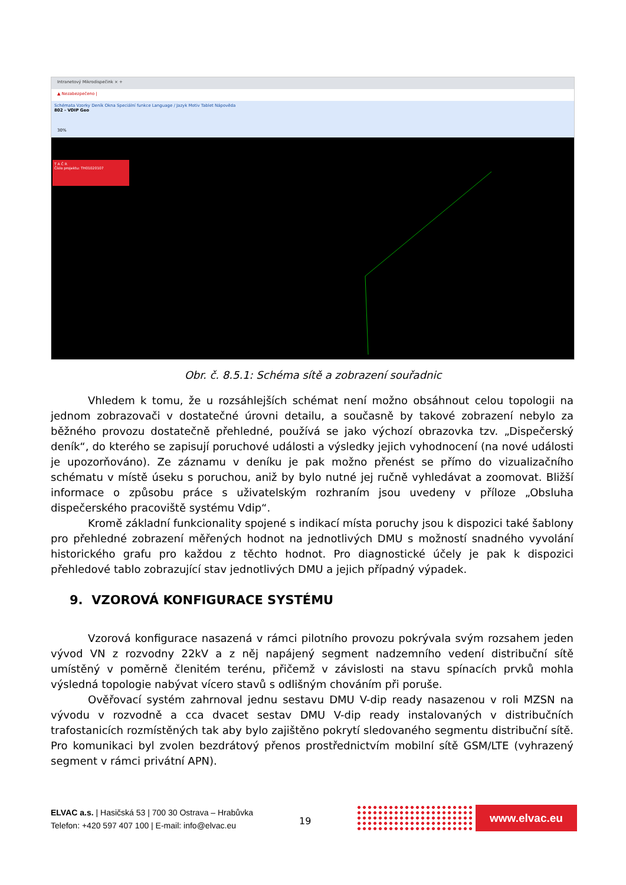Intranetový Mikrodispečink × +
▲ Nezabezpečeno |
Schémata Vzorky Deník Okna Speciální funkce Language / Jazyk Motiv Tablet Nápověda
802 - VDIP Geo
30%
T A Č R
Číslo projektu: TH01020107
Obr. č. 8.5.1: Schéma sítě a zobrazení souřadnic
Vhledem k tomu, že u rozsáhlejších schémat není možno obsáhnout celou topologii na jednom zobrazovači v dostatečné úrovni detailu, a současně by takové zobrazení nebylo za běžného provozu dostatečně přehledné, používá se jako výchozí obrazovka tzv. „Dispečerský deník“, do kterého se zapisují poruchové události a výsledky jejich vyhodnocení (na nové události je upozorňováno). Ze záznamu v deníku je pak možno přenést se přímo do vizualizačního schématu v místě úseku s poruchou, aniž by bylo nutné jej ručně vyhledávat a zoomovat. Bližší informace o způsobu práce s uživatelským rozhraním jsou uvedeny v příloze „Obsluha dispečerského pracoviště systému Vdip“.
Kromě základní funkcionality spojené s indikací místa poruchy jsou k dispozici také šablony pro přehledné zobrazení měřených hodnot na jednotlivých DMU s možností snadného vyvolání historického grafu pro každou z těchto hodnot. Pro diagnostické účely je pak k dispozici přehledové tablo zobrazující stav jednotlivých DMU a jejich případný výpadek.
9. VZOROVÁ KONFIGURACE SYSTÉMU
Vzorová konfigurace nasazená v rámci pilotního provozu pokrývala svým rozsahem jeden vývod VN z rozvodny 22kV a z něj napájený segment nadzemního vedení distribuční sítě umístěný v poměrně členitém terénu, přičemž v závislosti na stavu spínacích prvků mohla výsledná topologie nabývat vícero stavů s odlišným chováním při poruše.
Ověřovací systém zahrnoval jednu sestavu DMU V-dip ready nasazenou v roli MZSN na vývodu v rozvodně a cca dvacet sestav DMU V-dip ready instalovaných v distribučních trafostanicích rozmístěných tak aby bylo zajištěno pokrytí sledovaného segmentu distribuční sítě. Pro komunikaci byl zvolen bezdrátový přenos prostřednictvím mobilní sítě GSM/LTE (vyhrazený segment v rámci privátní APN).
ELVAC a.s. | Hasičská 53 | 700 30 Ostrava – Hrabůvka
Telefon: +420 597 407 100 | E-mail: info@elvac.eu
19
www.elvac.eu